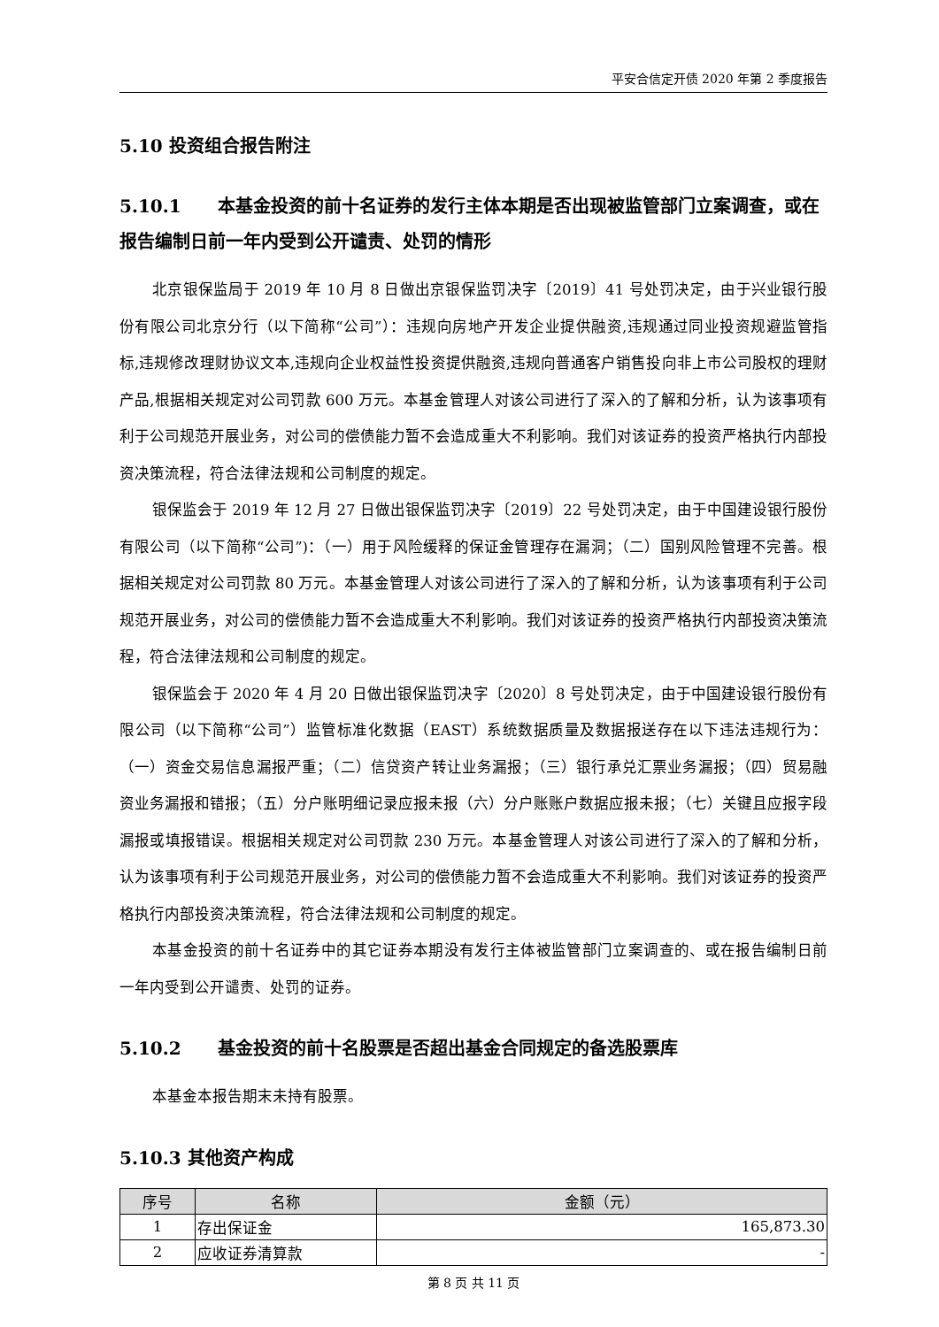平安合信定开债 2020 年第 2 季度报告
5.10 投资组合报告附注
5.10.1 本基金投资的前十名证券的发行主体本期是否出现被监管部门立案调查，或在报告编制日前一年内受到公开谴责、处罚的情形
北京银保监局于 2019 年 10 月 8 日做出京银保监罚决字〔2019〕41 号处罚决定，由于兴业银行股份有限公司北京分行（以下简称“公司”）：违规向房地产开发企业提供融资,违规通过同业投资规避监管指标,违规修改理财协议文本,违规向企业权益性投资提供融资,违规向普通客户销售投向非上市公司股权的理财产品,根据相关规定对公司罚款 600 万元。本基金管理人对该公司进行了深入的了解和分析，认为该事项有利于公司规范开展业务，对公司的偿债能力暂不会造成重大不利影响。我们对该证券的投资严格执行内部投资决策流程，符合法律法规和公司制度的规定。
银保监会于 2019 年 12 月 27 日做出银保监罚决字〔2019〕22 号处罚决定，由于中国建设银行股份有限公司（以下简称“公司”)：（一）用于风险缓释的保证金管理存在漏洞；（二）国别风险管理不完善。根据相关规定对公司罚款 80 万元。本基金管理人对该公司进行了深入的了解和分析，认为该事项有利于公司规范开展业务，对公司的偿债能力暂不会造成重大不利影响。我们对该证券的投资严格执行内部投资决策流程，符合法律法规和公司制度的规定。
银保监会于 2020 年 4 月 20 日做出银保监罚决字〔2020〕8 号处罚决定，由于中国建设银行股份有限公司（以下简称“公司”）监管标准化数据（EAST）系统数据质量及数据报送存在以下违法违规行为：（一）资金交易信息漏报严重；（二）信贷资产转让业务漏报；（三）银行承兑汇票业务漏报；（四）贸易融资业务漏报和错报；（五）分户账明细记录应报未报（六）分户账账户数据应报未报；（七）关键且应报字段漏报或填报错误。根据相关规定对公司罚款 230 万元。本基金管理人对该公司进行了深入的了解和分析，认为该事项有利于公司规范开展业务，对公司的偿债能力暂不会造成重大不利影响。我们对该证券的投资严格执行内部投资决策流程，符合法律法规和公司制度的规定。
本基金投资的前十名证券中的其它证券本期没有发行主体被监管部门立案调查的、或在报告编制日前一年内受到公开谴责、处罚的证券。
5.10.2 基金投资的前十名股票是否超出基金合同规定的备选股票库
本基金本报告期末未持有股票。
5.10.3 其他资产构成
| 序号 | 名称 | 金额（元） |
| --- | --- | --- |
| 1 | 存出保证金 | 165,873.30 |
| 2 | 应收证券清算款 | - |
第 8 页 共 11 页